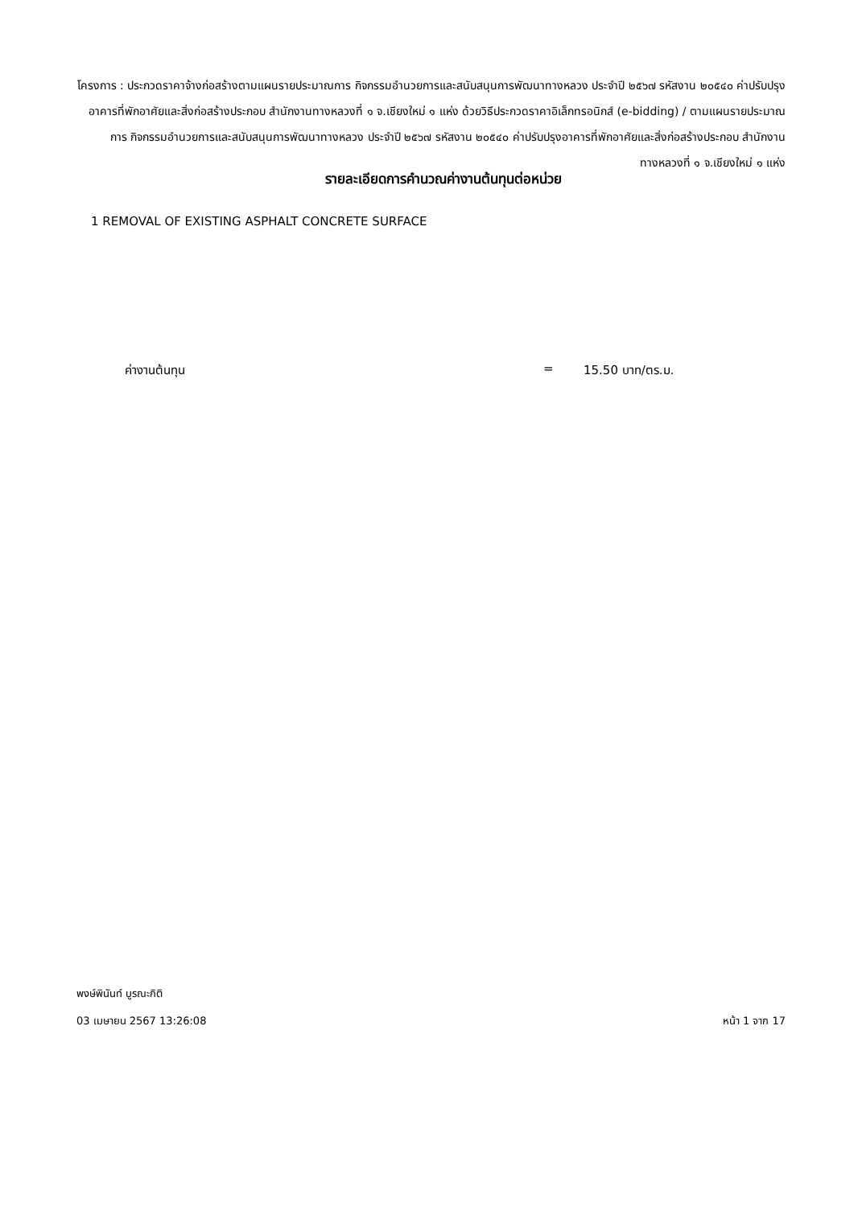โครงการ : ประกวดราคาจ้างก่อสร้างตามแผนรายประมาณการ กิจกรรมอำนวยการและสนับสนุนการพัฒนาทางหลวง ประจำปี ๒๕๖๗ รหัสงาน ๒๐๕๔๐ ค่าปรับปรุงอาคารที่พักอาศัยและสิ่งก่อสร้างประกอบ สำนักงานทางหลวงที่ ๑ จ.เชียงใหม่ ๑ แห่ง ด้วยวิธีประกวดราคาอิเล็กทรอนิกส์ (e-bidding) / ตามแผนรายประมาณการ กิจกรรมอำนวยการและสนับสนุนการพัฒนาทางหลวง ประจำปี ๒๕๖๗ รหัสงาน ๒๐๕๔๐ ค่าปรับปรุงอาคารที่พักอาศัยและสิ่งก่อสร้างประกอบ สำนักงานทางหลวงที่ ๑ จ.เชียงใหม่ ๑ แห่ง
รายละเอียดการคำนวณค่างานต้นทุนต่อหน่วย
1 REMOVAL OF EXISTING ASPHALT CONCRETE SURFACE
ค่างานต้นทุน = 15.50 บาท/ตร.ม.
พงษ์พินันท์ บูรณะกิติ
03 เมษายน 2567 13:26:08 หน้า 1 จาก 17